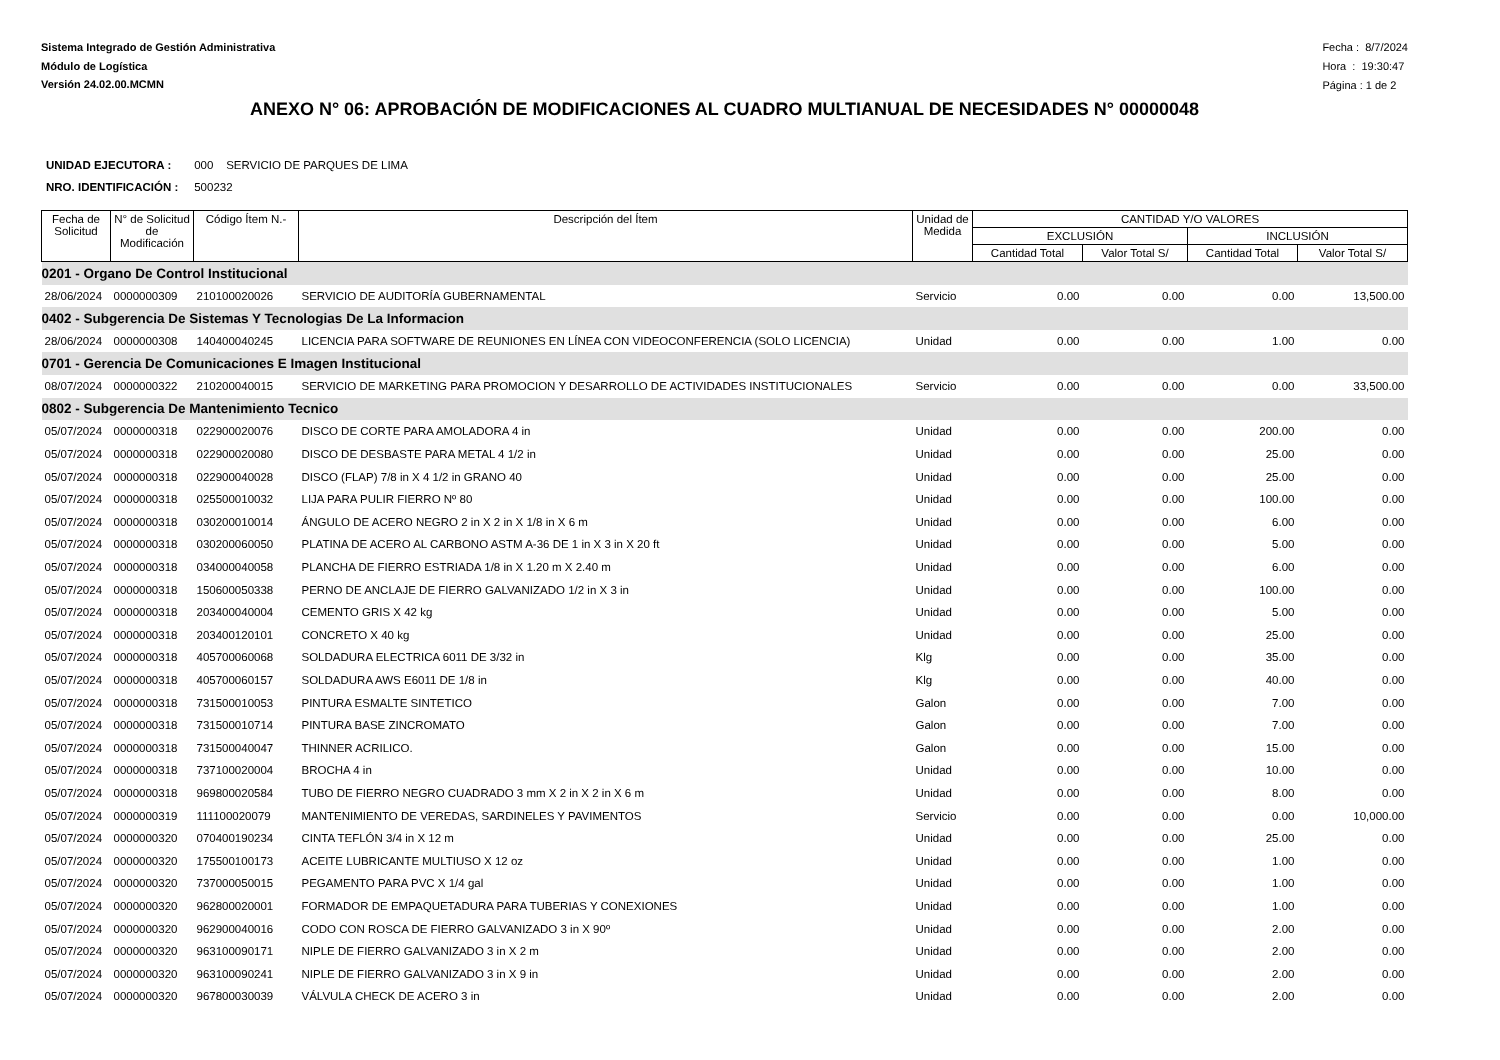Sistema Integrado de Gestión Administrativa
Módulo de Logística
Versión 24.02.00.MCMN
Fecha : 8/7/2024
Hora : 19:30:47
Página : 1 de 2
ANEXO N° 06: APROBACIÓN DE MODIFICACIONES AL CUADRO MULTIANUAL DE NECESIDADES N° 00000048
UNIDAD EJECUTORA : 000 SERVICIO DE PARQUES DE LIMA
NRO. IDENTIFICACIÓN : 500232
| Fecha de Solicitud | N° de Solicitud de Modificación | Código Ítem N.- | Descripción del Ítem | Unidad de Medida | CANTIDAD Y/O VALORES | | | |
| --- | --- | --- | --- | --- | --- | --- | --- | --- |
| | | | | | EXCLUSIÓN | | INCLUSIÓN | |
| | | | | | Cantidad Total | Valor Total S/ | Cantidad Total | Valor Total S/ |
| 0201 - Organo De Control Institucional | | | | | | | | |
| 28/06/2024 | 0000000309 | 210100020026 | SERVICIO DE AUDITORÍA GUBERNAMENTAL | Servicio | 0.00 | 0.00 | 0.00 | 13,500.00 |
| 0402 - Subgerencia De Sistemas Y Tecnologias De La Informacion | | | | | | | | |
| 28/06/2024 | 0000000308 | 140400040245 | LICENCIA PARA SOFTWARE DE REUNIONES EN LÍNEA CON VIDEOCONFERENCIA (SOLO LICENCIA) | Unidad | 0.00 | 0.00 | 1.00 | 0.00 |
| 0701 - Gerencia De Comunicaciones E Imagen Institucional | | | | | | | | |
| 08/07/2024 | 0000000322 | 210200040015 | SERVICIO DE MARKETING PARA PROMOCION Y DESARROLLO DE ACTIVIDADES INSTITUCIONALES | Servicio | 0.00 | 0.00 | 0.00 | 33,500.00 |
| 0802 - Subgerencia De Mantenimiento Tecnico | | | | | | | | |
| 05/07/2024 | 0000000318 | 022900020076 | DISCO DE CORTE PARA AMOLADORA 4 in | Unidad | 0.00 | 0.00 | 200.00 | 0.00 |
| 05/07/2024 | 0000000318 | 022900020080 | DISCO DE DESBASTE PARA METAL 4 1/2 in | Unidad | 0.00 | 0.00 | 25.00 | 0.00 |
| 05/07/2024 | 0000000318 | 022900040028 | DISCO (FLAP) 7/8 in X 4 1/2 in GRANO 40 | Unidad | 0.00 | 0.00 | 25.00 | 0.00 |
| 05/07/2024 | 0000000318 | 025500010032 | LIJA PARA PULIR FIERRO Nº 80 | Unidad | 0.00 | 0.00 | 100.00 | 0.00 |
| 05/07/2024 | 0000000318 | 030200010014 | ÁNGULO DE ACERO NEGRO 2 in X 2 in X 1/8 in X 6 m | Unidad | 0.00 | 0.00 | 6.00 | 0.00 |
| 05/07/2024 | 0000000318 | 030200060050 | PLATINA DE ACERO AL CARBONO ASTM A-36 DE 1 in X 3 in X 20 ft | Unidad | 0.00 | 0.00 | 5.00 | 0.00 |
| 05/07/2024 | 0000000318 | 034000040058 | PLANCHA DE FIERRO ESTRIADA 1/8 in X 1.20 m X 2.40 m | Unidad | 0.00 | 0.00 | 6.00 | 0.00 |
| 05/07/2024 | 0000000318 | 150600050338 | PERNO DE ANCLAJE DE FIERRO GALVANIZADO 1/2 in X 3 in | Unidad | 0.00 | 0.00 | 100.00 | 0.00 |
| 05/07/2024 | 0000000318 | 203400040004 | CEMENTO GRIS X 42 kg | Unidad | 0.00 | 0.00 | 5.00 | 0.00 |
| 05/07/2024 | 0000000318 | 203400120101 | CONCRETO X 40 kg | Unidad | 0.00 | 0.00 | 25.00 | 0.00 |
| 05/07/2024 | 0000000318 | 405700060068 | SOLDADURA ELECTRICA 6011 DE 3/32 in | Klg | 0.00 | 0.00 | 35.00 | 0.00 |
| 05/07/2024 | 0000000318 | 405700060157 | SOLDADURA AWS E6011 DE 1/8 in | Klg | 0.00 | 0.00 | 40.00 | 0.00 |
| 05/07/2024 | 0000000318 | 731500010053 | PINTURA ESMALTE SINTETICO | Galon | 0.00 | 0.00 | 7.00 | 0.00 |
| 05/07/2024 | 0000000318 | 731500010714 | PINTURA BASE ZINCROMATO | Galon | 0.00 | 0.00 | 7.00 | 0.00 |
| 05/07/2024 | 0000000318 | 731500040047 | THINNER ACRILICO. | Galon | 0.00 | 0.00 | 15.00 | 0.00 |
| 05/07/2024 | 0000000318 | 737100020004 | BROCHA 4 in | Unidad | 0.00 | 0.00 | 10.00 | 0.00 |
| 05/07/2024 | 0000000318 | 969800020584 | TUBO DE FIERRO NEGRO CUADRADO 3 mm X 2 in X 2 in X 6 m | Unidad | 0.00 | 0.00 | 8.00 | 0.00 |
| 05/07/2024 | 0000000319 | 111100020079 | MANTENIMIENTO DE VEREDAS, SARDINELES Y PAVIMENTOS | Servicio | 0.00 | 0.00 | 0.00 | 10,000.00 |
| 05/07/2024 | 0000000320 | 070400190234 | CINTA TEFLÓN 3/4 in X 12 m | Unidad | 0.00 | 0.00 | 25.00 | 0.00 |
| 05/07/2024 | 0000000320 | 175500100173 | ACEITE LUBRICANTE MULTIUSO X 12 oz | Unidad | 0.00 | 0.00 | 1.00 | 0.00 |
| 05/07/2024 | 0000000320 | 737000050015 | PEGAMENTO PARA PVC X 1/4 gal | Unidad | 0.00 | 0.00 | 1.00 | 0.00 |
| 05/07/2024 | 0000000320 | 962800020001 | FORMADOR DE EMPAQUETADURA PARA TUBERIAS Y CONEXIONES | Unidad | 0.00 | 0.00 | 1.00 | 0.00 |
| 05/07/2024 | 0000000320 | 962900040016 | CODO CON ROSCA DE FIERRO GALVANIZADO 3 in X 90º | Unidad | 0.00 | 0.00 | 2.00 | 0.00 |
| 05/07/2024 | 0000000320 | 963100090171 | NIPLE DE FIERRO GALVANIZADO 3 in X 2 m | Unidad | 0.00 | 0.00 | 2.00 | 0.00 |
| 05/07/2024 | 0000000320 | 963100090241 | NIPLE DE FIERRO GALVANIZADO 3 in X 9 in | Unidad | 0.00 | 0.00 | 2.00 | 0.00 |
| 05/07/2024 | 0000000320 | 967800030039 | VÁLVULA CHECK DE ACERO 3 in | Unidad | 0.00 | 0.00 | 2.00 | 0.00 |